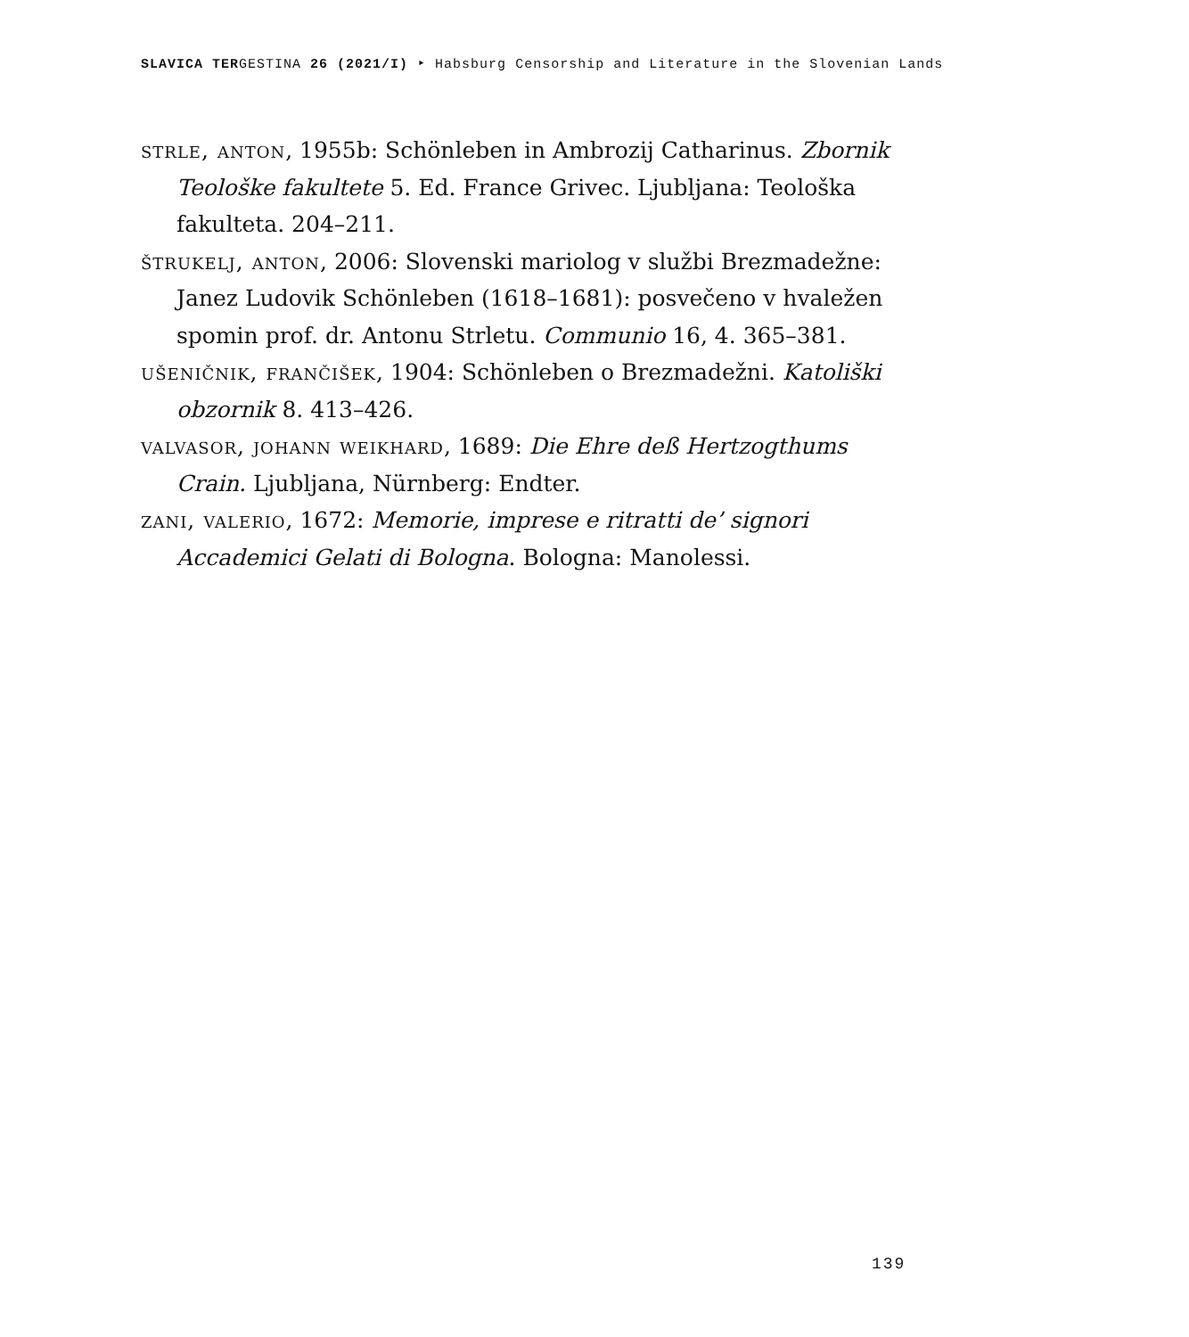SLAVICA TERGESTINA 26 (2021/I) ‣ Habsburg Censorship and Literature in the Slovenian Lands
strle, anton, 1955b: Schönleben in Ambrozij Catharinus. Zbornik Teološke fakultete 5. Ed. France Grivec. Ljubljana: Teološka fakulteta. 204–211.
štrukelj, anton, 2006: Slovenski mariolog v službi Brezmadežne: Janez Ludovik Schönleben (1618–1681): posvečeno v hvaležen spomin prof. dr. Antonu Strletu. Communio 16, 4. 365–381.
ušeničnik, frančišek, 1904: Schönleben o Brezmadežni. Katoliški obzornik 8. 413–426.
valvasor, johann weikhard, 1689: Die Ehre deß Hertzogthums Crain. Ljubljana, Nürnberg: Endter.
zani, valerio, 1672: Memorie, imprese e ritratti de’ signori Accademici Gelati di Bologna. Bologna: Manolessi.
139